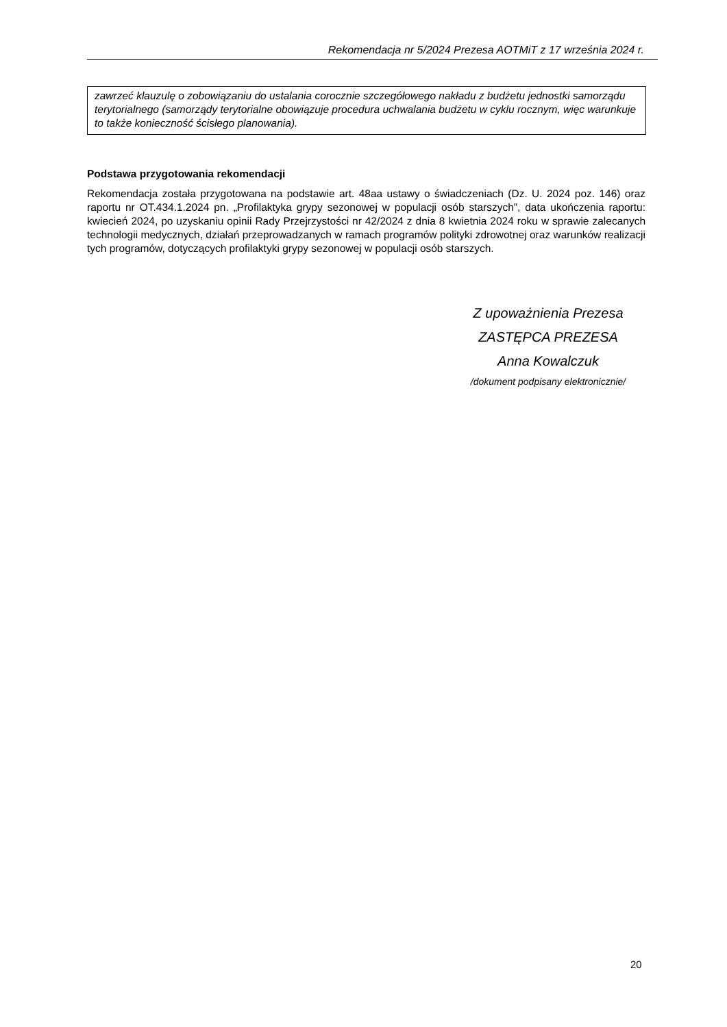Rekomendacja nr 5/2024 Prezesa AOTMiT z 17 września 2024 r.
zawrzeć klauzulę o zobowiązaniu do ustalania corocznie szczegółowego nakładu z budżetu jednostki samorządu terytorialnego (samorządy terytorialne obowiązuje procedura uchwalania budżetu w cyklu rocznym, więc warunkuje to także konieczność ścisłego planowania).
Podstawa przygotowania rekomendacji
Rekomendacja została przygotowana na podstawie art. 48aa ustawy o świadczeniach (Dz. U. 2024 poz. 146) oraz raportu nr OT.434.1.2024 pn. „Profilaktyka grypy sezonowej w populacji osób starszych”, data ukończenia raportu: kwiecień 2024, po uzyskaniu opinii Rady Przejrzystości nr 42/2024 z dnia 8 kwietnia 2024 roku w sprawie zalecanych technologii medycznych, działań przeprowadzanych w ramach programów polityki zdrowotnej oraz warunków realizacji tych programów, dotyczących profilaktyki grypy sezonowej w populacji osób starszych.
Z upoważnienia Prezesa
ZASTĘPCA PREZESA
Anna Kowalczuk
/dokument podpisany elektronicznie/
20